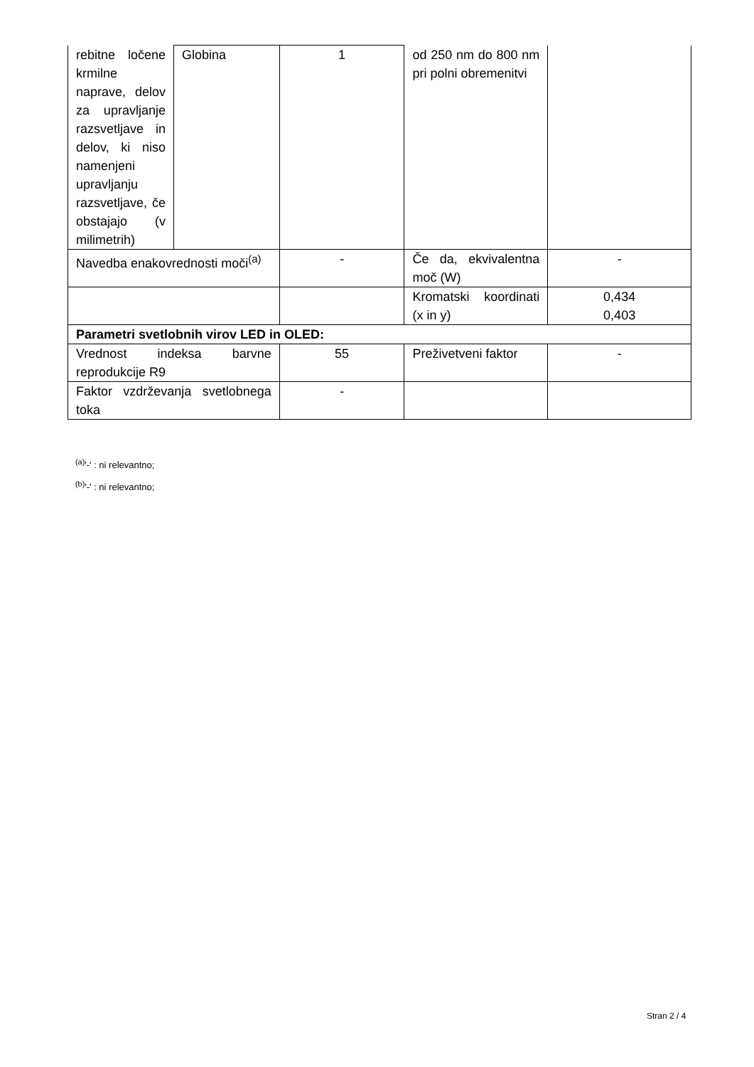| rebitne ločene krmilne naprave, delov za upravljanje razsvetljave in delov, ki niso namenjeni upravljanju razsvetljave, če obstajajo (v milimetrih) | Globina | 1 | od 250 nm do 800 nm pri polni obremenitvi | |
| Navedba enakovrednosti moči<sup>(a)</sup> | | - | Če da, ekvivalentna moč (W) | - |
| | | | Kromatski koordinati (x in y) | 0,434 0,403 |
| Parametri svetlobnih virov LED in OLED: | | | | |
| Vrednost indeksa barvne reprodukcije R9 | | 55 | Preživetveni faktor | - |
| Faktor vzdrževanja svetlobnega toka | | - | | |
<sup>(a)</sup> '-' : ni relevantno;
<sup>(b)</sup> '-' : ni relevantno;
Stran 2 / 4